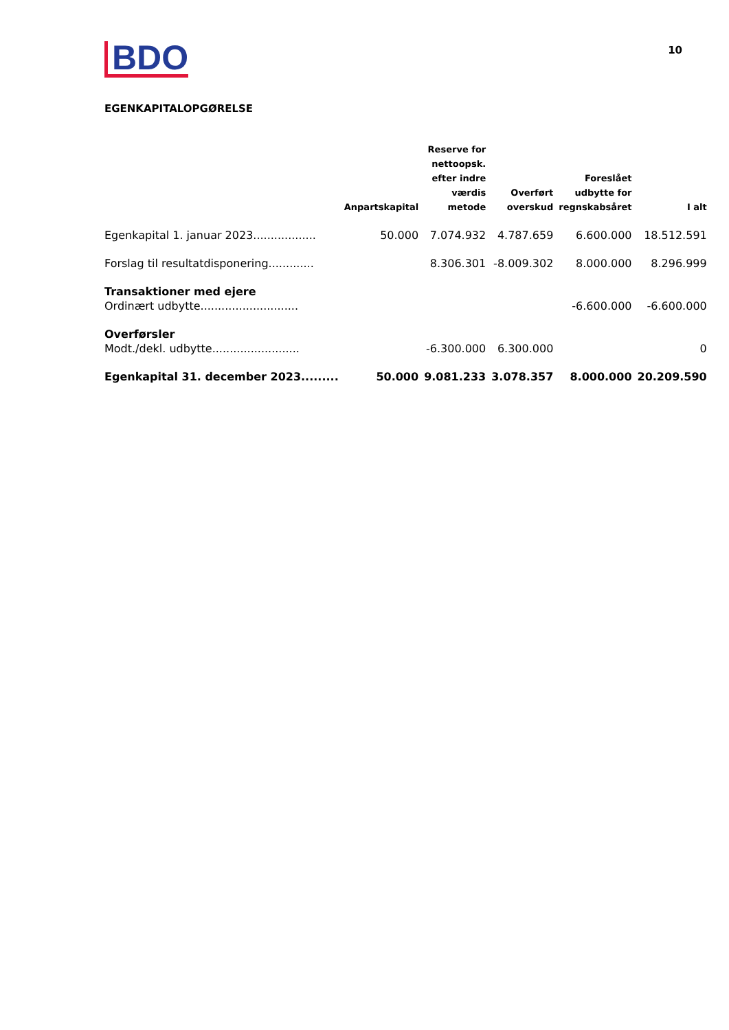BDO
10
EGENKAPITALOPGØRELSE
| | Anpartskapital | Reserve for nettoopsk. efter indre værdis metode | Overført overskud | Foreslået udbytte for regnskabsåret | I alt |
| --- | --- | --- | --- | --- | --- |
| Egenkapital 1. januar 2023.................. | 50.000 | 7.074.932 | 4.787.659 | 6.600.000 | 18.512.591 |
| Forslag til resultatdisponering............. | | 8.306.301 | -8.009.302 | 8.000.000 | 8.296.999 |
| Transaktioner med ejere | | | | | |
| Ordinært udbytte............................ | | | | -6.600.000 | -6.600.000 |
| Overførsler | | | | | |
| Modt./dekl. udbytte......................... | | -6.300.000 | 6.300.000 | | 0 |
| Egenkapital 31. december 2023......... | 50.000 | 9.081.233 | 3.078.357 | 8.000.000 | 20.209.590 |